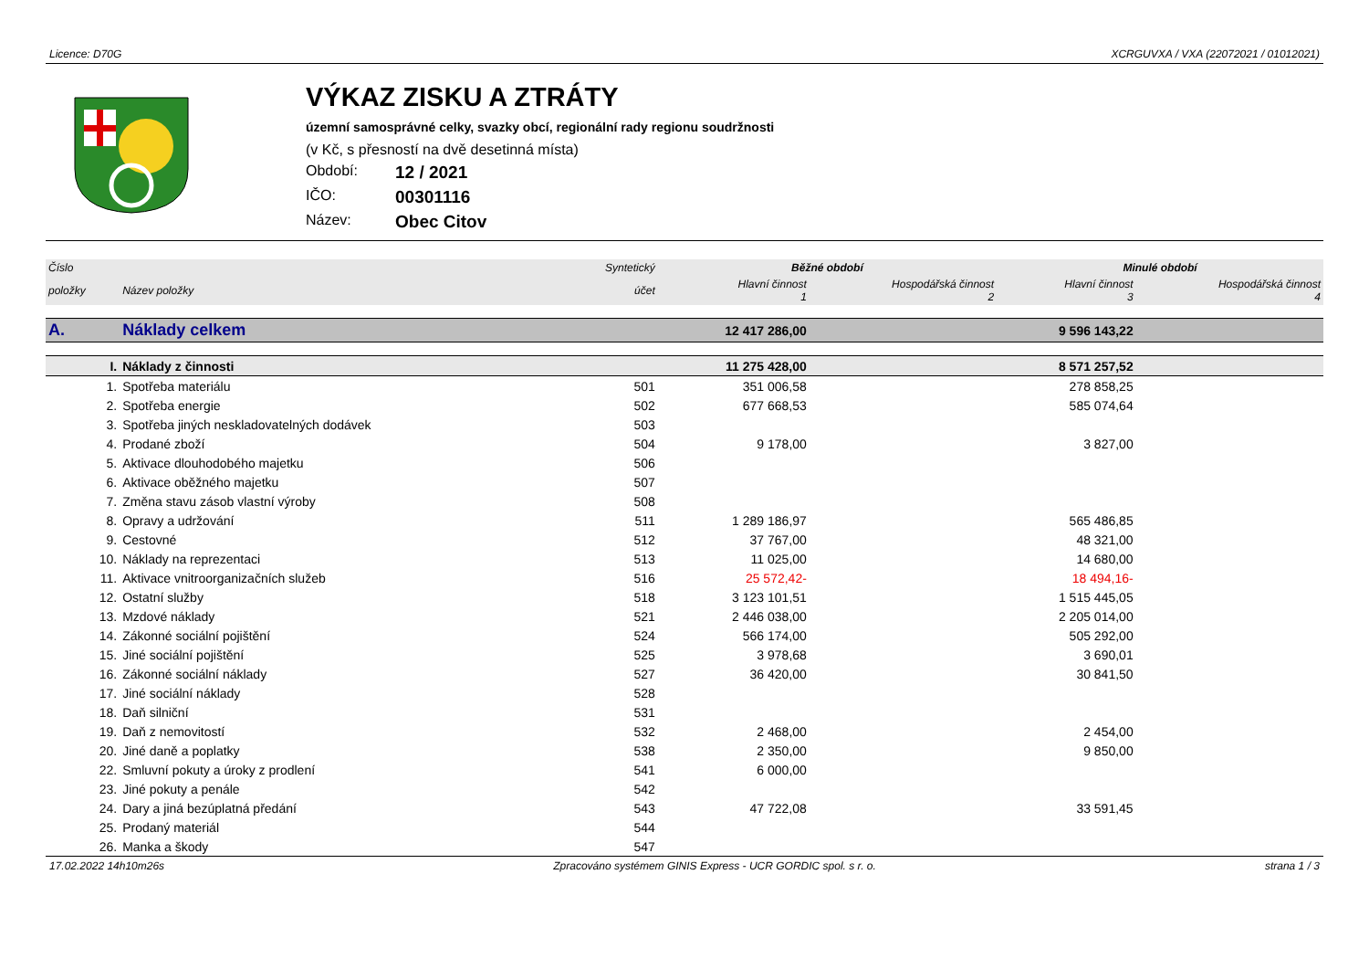Licence: D70G XCRGUVXA / VXA (22072021 / 01012021)
VÝKAZ ZISKU A ZTRÁTY
územní samosprávné celky, svazky obcí, regionální rady regionu soudržnosti
(v Kč, s přesností na dvě desetinná místa)
Období: 12 / 2021
IČO: 00301116
Název: Obec Citov
| Číslo | | Syntetický | Běžné období | | Minulé období | |
| --- | --- | --- | --- | --- | --- | --- |
| položky | Název položky | účet | Hlavní činnost 1 | Hospodářská činnost 2 | Hlavní činnost 3 | Hospodářská činnost 4 |
| A. | Náklady celkem | | 12 417 286,00 | | 9 596 143,22 | |
| I. | Náklady z činnosti | | 11 275 428,00 | | 8 571 257,52 | |
| 1. | Spotřeba materiálu | 501 | 351 006,58 | | 278 858,25 | |
| 2. | Spotřeba energie | 502 | 677 668,53 | | 585 074,64 | |
| 3. | Spotřeba jiných neskladovatelných dodávek | 503 | | | | |
| 4. | Prodané zboží | 504 | 9 178,00 | | 3 827,00 | |
| 5. | Aktivace dlouhodobého majetku | 506 | | | | |
| 6. | Aktivace oběžného majetku | 507 | | | | |
| 7. | Změna stavu zásob vlastní výroby | 508 | | | | |
| 8. | Opravy a udržování | 511 | 1 289 186,97 | | 565 486,85 | |
| 9. | Cestovné | 512 | 37 767,00 | | 48 321,00 | |
| 10. | Náklady na reprezentaci | 513 | 11 025,00 | | 14 680,00 | |
| 11. | Aktivace vnitroorganizačních služeb | 516 | 25 572,42- | | 18 494,16- | |
| 12. | Ostatní služby | 518 | 3 123 101,51 | | 1 515 445,05 | |
| 13. | Mzdové náklady | 521 | 2 446 038,00 | | 2 205 014,00 | |
| 14. | Zákonné sociální pojištění | 524 | 566 174,00 | | 505 292,00 | |
| 15. | Jiné sociální pojištění | 525 | 3 978,68 | | 3 690,01 | |
| 16. | Zákonné sociální náklady | 527 | 36 420,00 | | 30 841,50 | |
| 17. | Jiné sociální náklady | 528 | | | | |
| 18. | Daň silniční | 531 | | | | |
| 19. | Daň z nemovitostí | 532 | 2 468,00 | | 2 454,00 | |
| 20. | Jiné daně a poplatky | 538 | 2 350,00 | | 9 850,00 | |
| 22. | Smluvní pokuty a úroky z prodlení | 541 | 6 000,00 | | | |
| 23. | Jiné pokuty a penále | 542 | | | | |
| 24. | Dary a jiná bezúplatná předání | 543 | 47 722,08 | | 33 591,45 | |
| 25. | Prodaný materiál | 544 | | | | |
| 26. | Manka a škody | 547 | | | | |
17.02.2022 14h10m26s Zpracováno systémem GINIS Express - UCR GORDIC spol. s r. o. strana 1 / 3